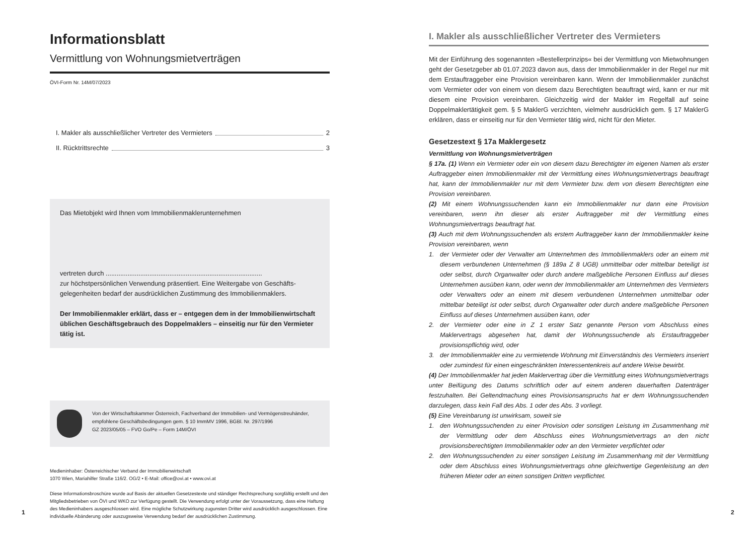Informationsblatt
Vermittlung von Wohnungsmietverträgen
ÖVI-Form Nr. 14M/07/2023
I. Makler als ausschließlicher Vertreter des Vermieters 2
II. Rücktrittsrechte 3
Das Mietobjekt wird Ihnen vom Immobilienmaklerunternehmen
vertreten durch ......................................................................................
zur höchstpersönlichen Verwendung präsentiert. Eine Weitergabe von Geschäfts­gelegenheiten bedarf der ausdrücklichen Zustimmung des Immobilienmaklers.
Der Immobilienmakler erklärt, dass er – entgegen dem in der Immobilienwirt­schaft üblichen Geschäftsgebrauch des Doppelmaklers – einseitig nur für den Vermieter tätig ist.
Von der Wirtschaftskammer Österreich, Fachverband der Immobilien- und Vermögenstreu­händer, empfohlene Geschäftsbedingungen gem. § 10 ImmMV 1996, BGBl. Nr. 297/1996
GZ 2023/05/05 – FVO Go/Pe – Form 14M/ÖVI
Medieninhaber: Österreichischer Verband der Immobilienwirtschaft
1070 Wien, Mariahilfer Straße 116/2. OG/2 • E-Mail: office@ovi.at • www.ovi.at
Diese Informationsbroschüre wurde auf Basis der aktuellen Gesetzestexte und ständiger Rechtsprechung sorgfältig erstellt und den Mitgliedsbetrieben von ÖVI und WKO zur Verfügung gestellt. Die Verwendung erfolgt unter der Voraussetzung, dass eine Haftung des Medieninhabers ausgeschlossen wird. Eine mögliche Schutzwirkung zugunsten Dritter wird ausdrücklich ausgeschlossen. Eine individuelle Abänderung oder auszugsweise Verwendung bedarf der ausdrücklichen Zustimmung.
1
I. Makler als ausschließlicher Vertreter des Vermieters
Mit der Einführung des sogenannten »Bestellerprinzips« bei der Vermittlung von Mietwohnungen geht der Gesetzgeber ab 01.07.2023 davon aus, dass der Immobilienmakler in der Regel nur mit dem Erstauftraggeber eine Provision vereinbaren kann. Wenn der Immobilienmakler zunächst vom Vermieter oder von einem von diesem dazu Berechtigten beauftragt wird, kann er nur mit diesem eine Provision vereinbaren. Gleichzeitig wird der Makler im Regelfall auf seine Doppelmaklertätigkeit gem. § 5 MaklerG verzichten, vielmehr ausdrücklich gem. § 17 MaklerG erklären, dass er einseitig nur für den Vermieter tätig wird, nicht für den Mieter.
Gesetzestext § 17a Maklergesetz
Vermittlung von Wohnungsmietverträgen
§ 17a. (1) Wenn ein Vermieter oder ein von diesem dazu Berechtigter im eigenen Namen als erster Auftraggeber einen Immobilienmakler mit der Vermittlung eines Wohnungsmietvertrags beauftragt hat, kann der Immobilienmakler nur mit dem Vermieter bzw. dem von diesem Berechtigten eine Provision vereinbaren.
(2) Mit einem Wohnungssuchenden kann ein Immobilienmakler nur dann eine Provision vereinbaren, wenn ihn dieser als erster Auftraggeber mit der Vermittlung eines Wohnungsmietvertrags beauftragt hat.
(3) Auch mit dem Wohnungssuchenden als erstem Auftraggeber kann der Immobilienmakler keine Provision vereinbaren, wenn
1. der Vermieter oder der Verwalter am Unternehmen des Immobilienmaklers oder an einem mit diesem verbundenen Unternehmen (§ 189a Z 8 UGB) unmittelbar oder mittelbar beteiligt ist oder selbst, durch Organwalter oder durch andere maßgebliche Personen Einfluss auf dieses Unternehmen ausüben kann, oder wenn der Immobilienmakler am Unternehmen des Vermieters oder Verwalters oder an einem mit diesem verbundenen Unternehmen unmittelbar oder mittelbar beteiligt ist oder selbst, durch Organwalter oder durch andere maßgebliche Personen Einfluss auf dieses Unternehmen ausüben kann, oder
2. der Vermieter oder eine in Z 1 erster Satz genannte Person vom Abschluss eines Maklervertrags abgesehen hat, damit der Wohnungssuchende als Erstauftraggeber provisionspflichtig wird, oder
3. der Immobilienmakler eine zu vermietende Wohnung mit Einverständnis des Vermieters inseriert oder zumindest für einen eingeschränkten Interessentenkreis auf andere Weise bewirbt.
(4) Der Immobilienmakler hat jeden Maklervertrag über die Vermittlung eines Wohnungsmietvertrags unter Beifügung des Datums schriftlich oder auf einem anderen dauerhaften Datenträger festzuhalten. Bei Geltendmachung eines Provisionsanspruchs hat er dem Wohnungssuchenden darzulegen, dass kein Fall des Abs. 1 oder des Abs. 3 vorliegt.
(5) Eine Vereinbarung ist unwirksam, soweit sie
1. den Wohnungssuchenden zu einer Provision oder sonstigen Leistung im Zusammenhang mit der Vermittlung oder dem Abschluss eines Wohnungsmietvertrags an den nicht provisionsberechtigten Immobilienmakler oder an den Vermieter verpflichtet oder
2. den Wohnungssuchenden zu einer sonstigen Leistung im Zusammenhang mit der Vermittlung oder dem Abschluss eines Wohnungsmietvertrags ohne gleichwertige Gegenleistung an den früheren Mieter oder an einen sonstigen Dritten verpflichtet.
2